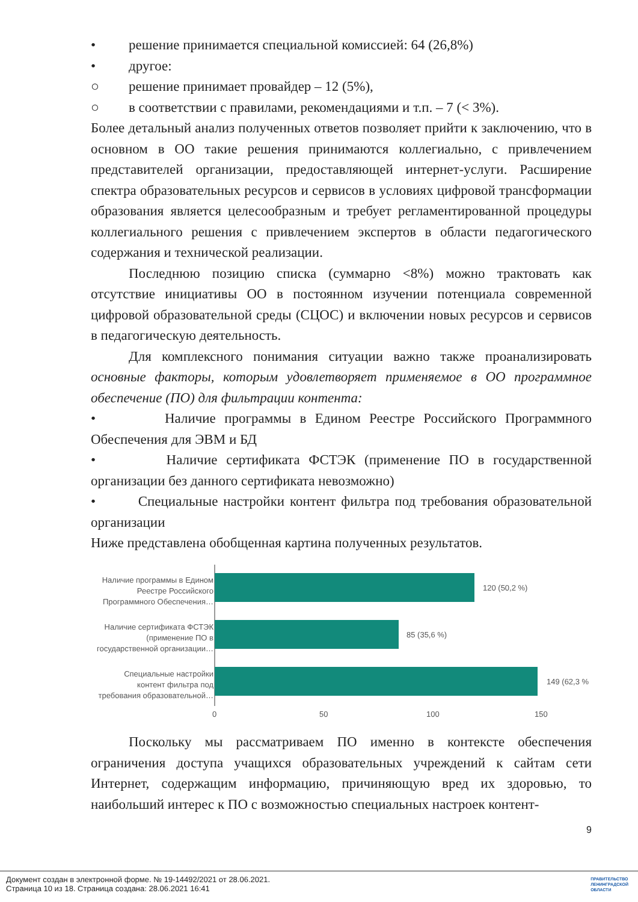• решение принимается специальной комиссией: 64 (26,8%)
• другое:
○ решение принимает провайдер – 12 (5%),
○ в соответствии с правилами, рекомендациями и т.п. – 7 (< 3%).
Более детальный анализ полученных ответов позволяет прийти к заключению, что в основном в ОО такие решения принимаются коллегиально, с привлечением представителей организации, предоставляющей интернет-услуги. Расширение спектра образовательных ресурсов и сервисов в условиях цифровой трансформации образования является целесообразным и требует регламентированной процедуры коллегиального решения с привлечением экспертов в области педагогического содержания и технической реализации.
Последнюю позицию списка (суммарно <8%) можно трактовать как отсутствие инициативы ОО в постоянном изучении потенциала современной цифровой образовательной среды (СЦОС) и включении новых ресурсов и сервисов в педагогическую деятельность.
Для комплексного понимания ситуации важно также проанализировать основные факторы, которым удовлетворяет применяемое в ОО программное обеспечение (ПО) для фильтрации контента:
• Наличие программы в Едином Реестре Российского Программного Обеспечения для ЭВМ и БД
• Наличие сертификата ФСТЭК (применение ПО в государственной организации без данного сертификата невозможно)
• Специальные настройки контент фильтра под требования образовательной организации
Ниже представлена обобщенная картина полученных результатов.
Наличие программы в Едином
Реестре Российского
Программного Обеспечения…
Наличие сертификата ФСТЭК
(применение ПО в
государственной организации…
Специальные настройки
контент фильтра под
требования образовательной…
120 (50,2 %)
85 (35,6 %)
149 (62,3 %
0
50
100
150
Поскольку мы рассматриваем ПО именно в контексте обеспечения ограничения доступа учащихся образовательных учреждений к сайтам сети Интернет, содержащим информацию, причиняющую вред их здоровью, то наибольший интерес к ПО с возможностью специальных настроек контент-
9
Документ создан в электронной форме. № 19-14492/2021 от 28.06.2021.
Страница 10 из 18. Страница создана: 28.06.2021 16:41
ПРАВИТЕЛЬСТВО
ЛЕНИНГРАДСКОЙ
ОБЛАСТИ